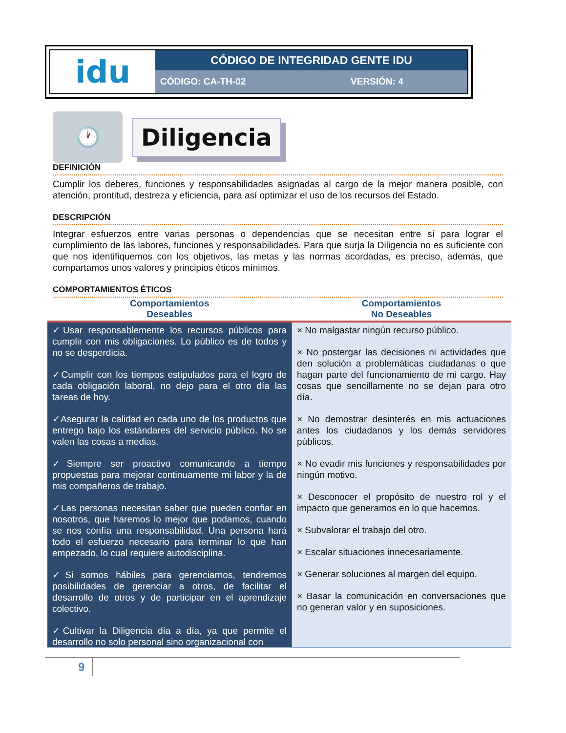| idu | CÓDIGO DE INTEGRIDAD GENTE IDU | |
| | CÓDIGO: CA-TH-02 | VERSIÓN: 4 |
🕐
Diligencia
DEFINICIÓN
Cumplir los deberes, funciones y responsabilidades asignadas al cargo de la mejor manera posible, con atención, prontitud, destreza y eficiencia, para así optimizar el uso de los recursos del Estado.
DESCRIPCIÓN
Integrar esfuerzos entre varias personas o dependencias que se necesitan entre sí para lograr el cumplimiento de las labores, funciones y responsabilidades. Para que surja la Diligencia no es suficiente con que nos identifiquemos con los objetivos, las metas y las normas acordadas, es preciso, además, que compartamos unos valores y principios éticos mínimos.
COMPORTAMIENTOS ÉTICOS
| Comportamientos Deseables | Comportamientos No Deseables |
| --- | --- |
| ✓Usar responsablemente los recursos públicos para cumplir con mis obligaciones. Lo público es de todos y no se desperdicia. ✓Cumplir con los tiempos estipulados para el logro de cada obligación laboral, no dejo para el otro día las tareas de hoy. ✓Asegurar la calidad en cada uno de los productos que entrego bajo los estándares del servicio público. No se valen las cosas a medias. ✓Siempre ser proactivo comunicando a tiempo propuestas para mejorar continuamente mi labor y la de mis compañeros de trabajo. ✓Las personas necesitan saber que pueden confiar en nosotros, que haremos lo mejor que podamos, cuando se nos confía una responsabilidad. Una persona hará todo el esfuerzo necesario para terminar lo que han empezado, lo cual requiere autodisciplina. ✓Si somos hábiles para gerenciarnos, tendremos posibilidades de gerenciar a otros, de facilitar el desarrollo de otros y de participar en el aprendizaje colectivo. ✓Cultivar la Diligencia día a día, ya que permite el desarrollo no solo personal sino organizacional con | × No malgastar ningún recurso público. × No postergar las decisiones ni actividades que den solución a problemáticas ciudadanas o que hagan parte del funcionamiento de mi cargo. Hay cosas que sencillamente no se dejan para otro día. × No demostrar desinterés en mis actuaciones antes los ciudadanos y los demás servidores públicos. × No evadir mis funciones y responsabilidades por ningún motivo. × Desconocer el propósito de nuestro rol y el impacto que generamos en lo que hacemos. × Subvalorar el trabajo del otro. × Escalar situaciones innecesariamente. × Generar soluciones al margen del equipo. × Basar la comunicación en conversaciones que no generan valor y en suposiciones. |
9